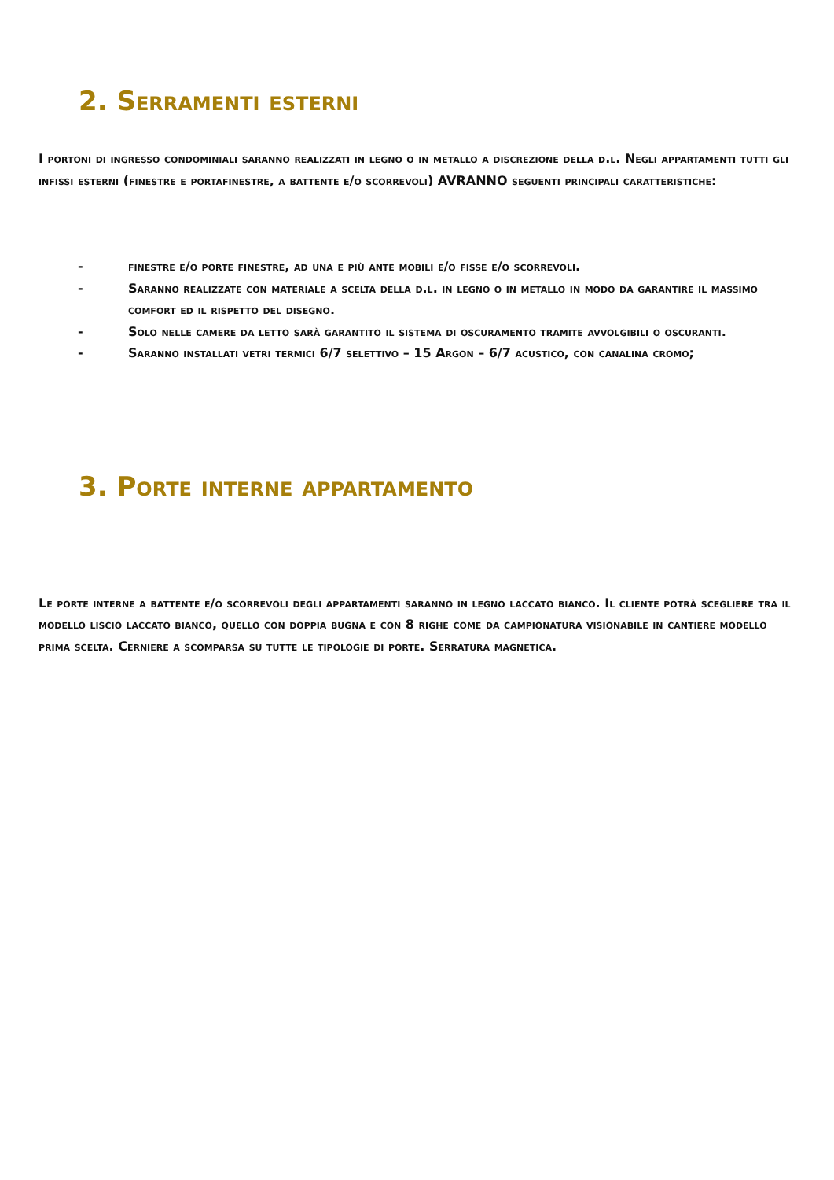2. Serramenti esterni
I portoni di ingresso condominiali saranno realizzati in legno o in metallo a discrezione della d.l. Negli appartamenti tutti gli infissi esterni (finestre e portafinestre, a battente e/o scorrevoli) AVRANNO seguenti principali caratteristiche:
- finestre e/o porte finestre, ad una e più ante mobili e/o fisse e/o scorrevoli.
- Saranno realizzate con materiale a scelta della d.l. in legno o in metallo in modo da garantire il massimo comfort ed il rispetto del disegno.
- Solo nelle camere da letto sarà garantito il sistema di oscuramento tramite avvolgibili o oscuranti.
- Saranno installati vetri termici 6/7 selettivo – 15 Argon – 6/7 acustico, con canalina cromo;
3. Porte interne appartamento
Le porte interne a battente e/o scorrevoli degli appartamenti saranno in legno laccato bianco. Il cliente potrà scegliere tra il modello liscio laccato bianco, quello con doppia bugna e con 8 righe come da campionatura visionabile in cantiere modello prima scelta. Cerniere a scomparsa su tutte le tipologie di porte. Serratura magnetica.